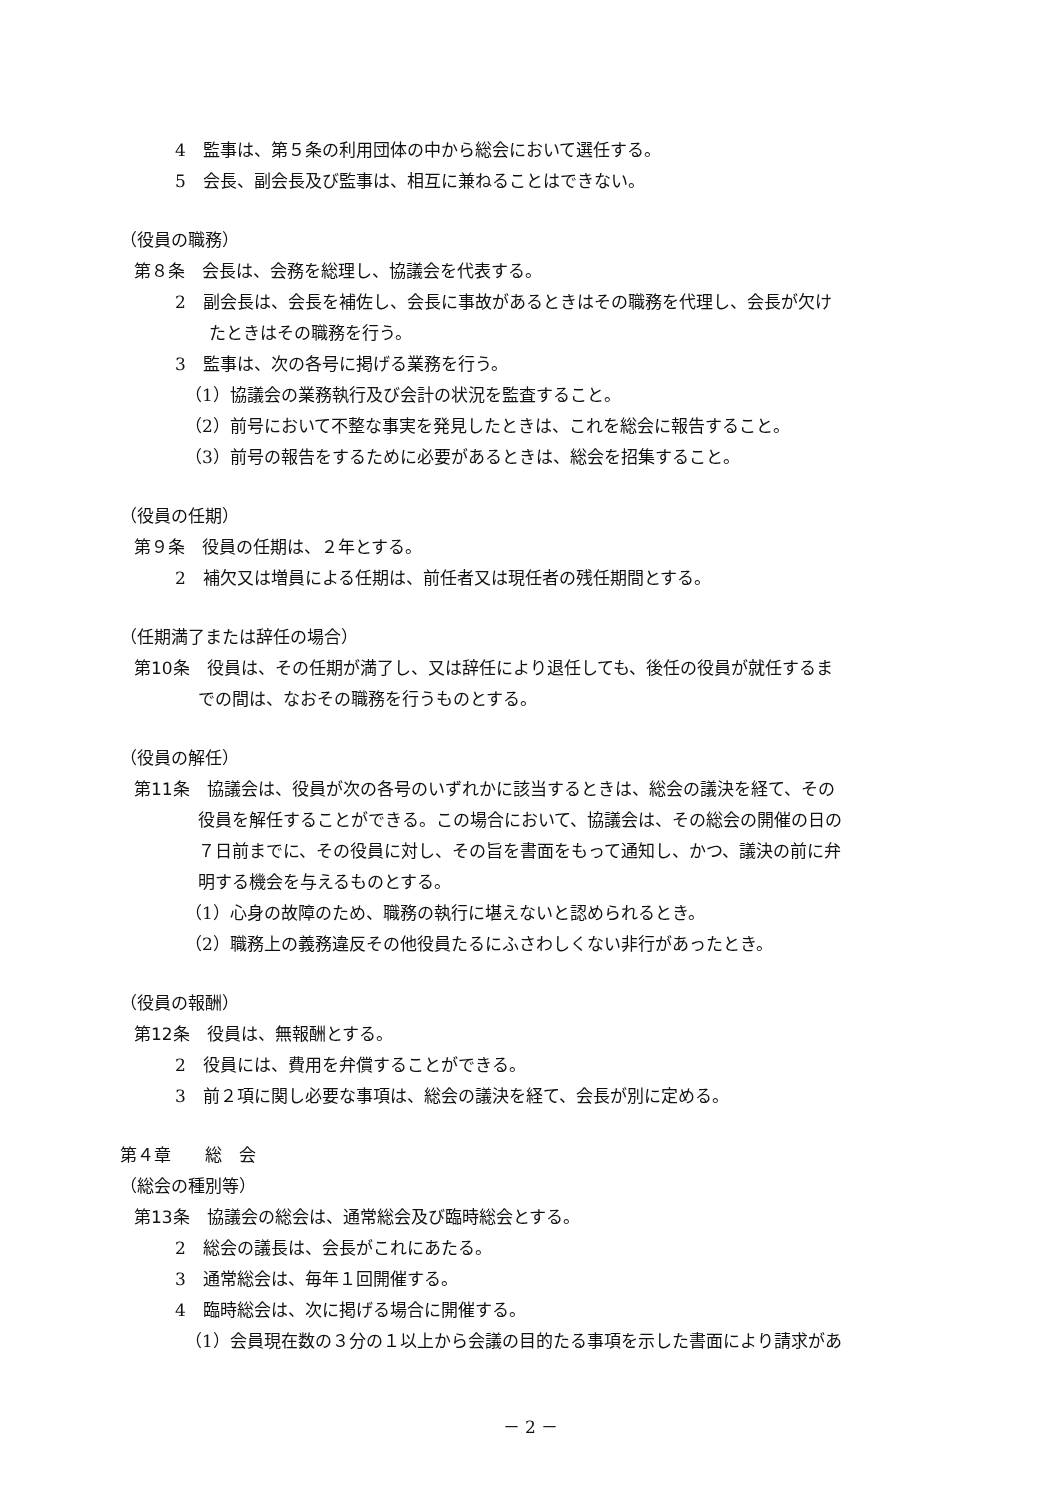4　監事は、第５条の利用団体の中から総会において選任する。
5　会長、副会長及び監事は、相互に兼ねることはできない。
（役員の職務）
第８条　会長は、会務を総理し、協議会を代表する。
2　副会長は、会長を補佐し、会長に事故があるときはその職務を代理し、会長が欠け
　　たときはその職務を行う。
3　監事は、次の各号に掲げる業務を行う。
（1）協議会の業務執行及び会計の状況を監査すること。
（2）前号において不整な事実を発見したときは、これを総会に報告すること。
（3）前号の報告をするために必要があるときは、総会を招集すること。
（役員の任期）
第９条　役員の任期は、２年とする。
2　補欠又は増員による任期は、前任者又は現任者の残任期間とする。
（任期満了または辞任の場合）
第10条　役員は、その任期が満了し、又は辞任により退任しても、後任の役員が就任するま
での間は、なおその職務を行うものとする。
（役員の解任）
第11条　協議会は、役員が次の各号のいずれかに該当するときは、総会の議決を経て、その
役員を解任することができる。この場合において、協議会は、その総会の開催の日の
７日前までに、その役員に対し、その旨を書面をもって通知し、かつ、議決の前に弁
明する機会を与えるものとする。
（1）心身の故障のため、職務の執行に堪えないと認められるとき。
（2）職務上の義務違反その他役員たるにふさわしくない非行があったとき。
（役員の報酬）
第12条　役員は、無報酬とする。
2　役員には、費用を弁償することができる。
3　前２項に関し必要な事項は、総会の議決を経て、会長が別に定める。
第４章　　総　会
（総会の種別等）
第13条　協議会の総会は、通常総会及び臨時総会とする。
2　総会の議長は、会長がこれにあたる。
3　通常総会は、毎年１回開催する。
4　臨時総会は、次に掲げる場合に開催する。
（1）会員現在数の３分の１以上から会議の目的たる事項を示した書面により請求があ
－ 2 －